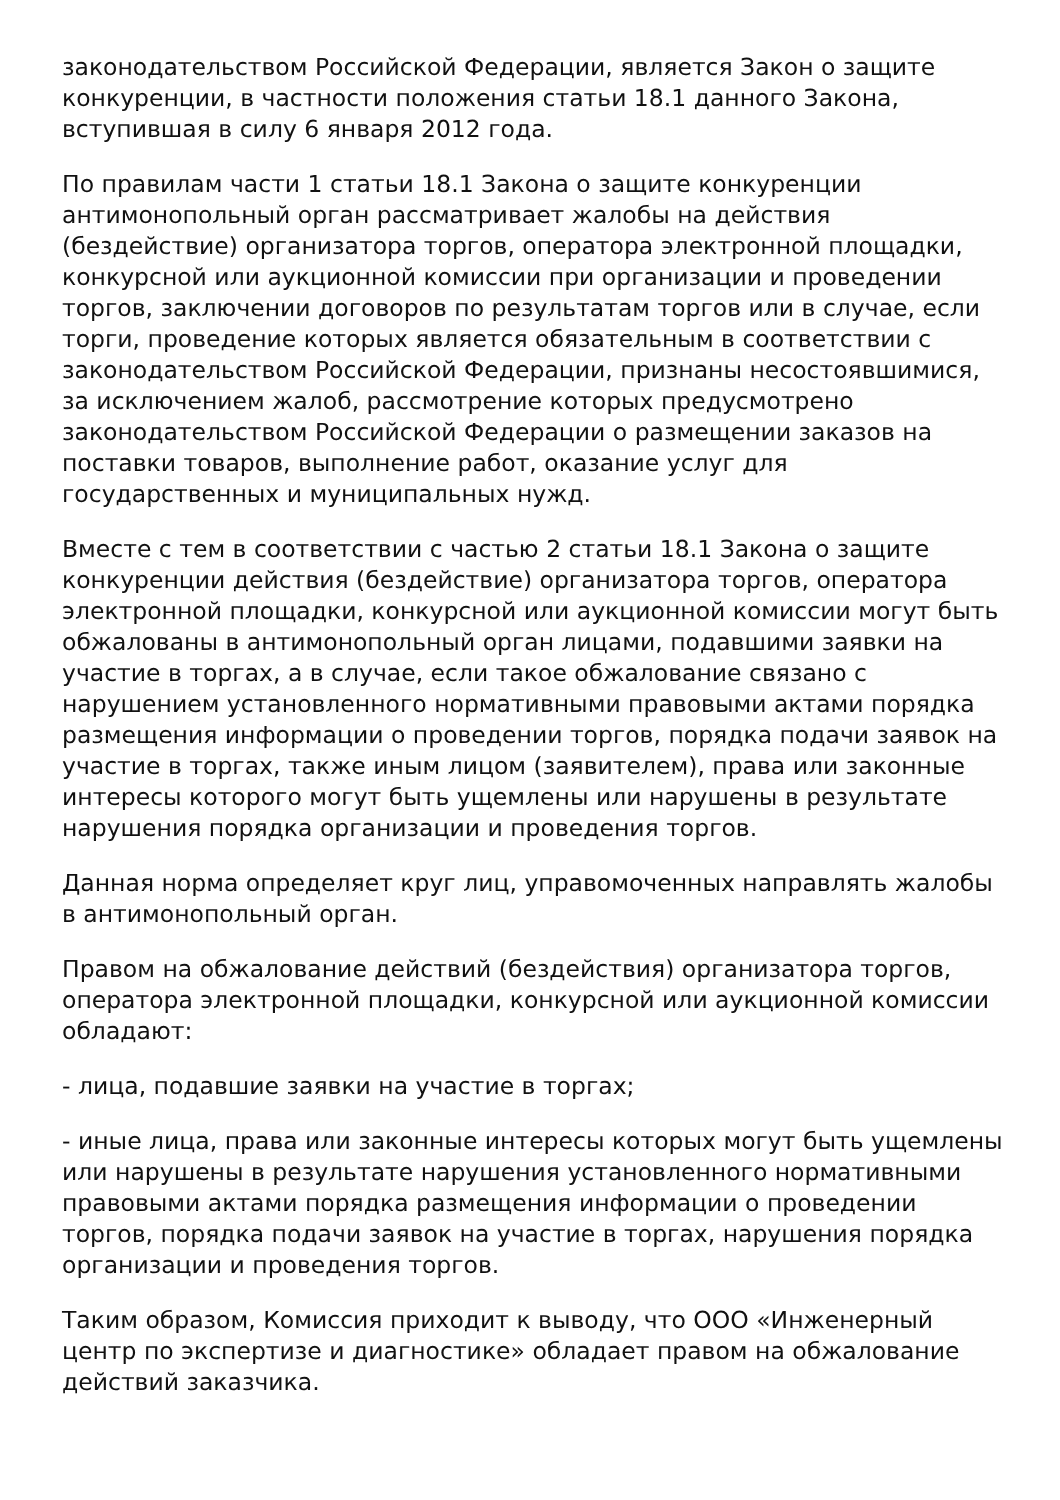законодательством Российской Федерации, является Закон о защите конкуренции, в частности положения статьи 18.1 данного Закона, вступившая в силу 6 января 2012 года.
По правилам части 1 статьи 18.1 Закона о защите конкуренции антимонопольный орган рассматривает жалобы на действия (бездействие) организатора торгов, оператора электронной площадки, конкурсной или аукционной комиссии при организации и проведении торгов, заключении договоров по результатам торгов или в случае, если торги, проведение которых является обязательным в соответствии с законодательством Российской Федерации, признаны несостоявшимися, за исключением жалоб, рассмотрение которых предусмотрено законодательством Российской Федерации о размещении заказов на поставки товаров, выполнение работ, оказание услуг для государственных и муниципальных нужд.
Вместе с тем в соответствии с частью 2 статьи 18.1 Закона о защите конкуренции действия (бездействие) организатора торгов, оператора электронной площадки, конкурсной или аукционной комиссии могут быть обжалованы в антимонопольный орган лицами, подавшими заявки на участие в торгах, а в случае, если такое обжалование связано с нарушением установленного нормативными правовыми актами порядка размещения информации о проведении торгов, порядка подачи заявок на участие в торгах, также иным лицом (заявителем), права или законные интересы которого могут быть ущемлены или нарушены в результате нарушения порядка организации и проведения торгов.
Данная норма определяет круг лиц, управомоченных направлять жалобы в антимонопольный орган.
Правом на обжалование действий (бездействия) организатора торгов, оператора электронной площадки, конкурсной или аукционной комиссии обладают:
- лица, подавшие заявки на участие в торгах;
- иные лица, права или законные интересы которых могут быть ущемлены или нарушены в результате нарушения установленного нормативными правовыми актами порядка размещения информации о проведении торгов, порядка подачи заявок на участие в торгах, нарушения порядка организации и проведения торгов.
Таким образом, Комиссия приходит к выводу, что ООО «Инженерный центр по экспертизе и диагностике» обладает правом на обжалование действий заказчика.